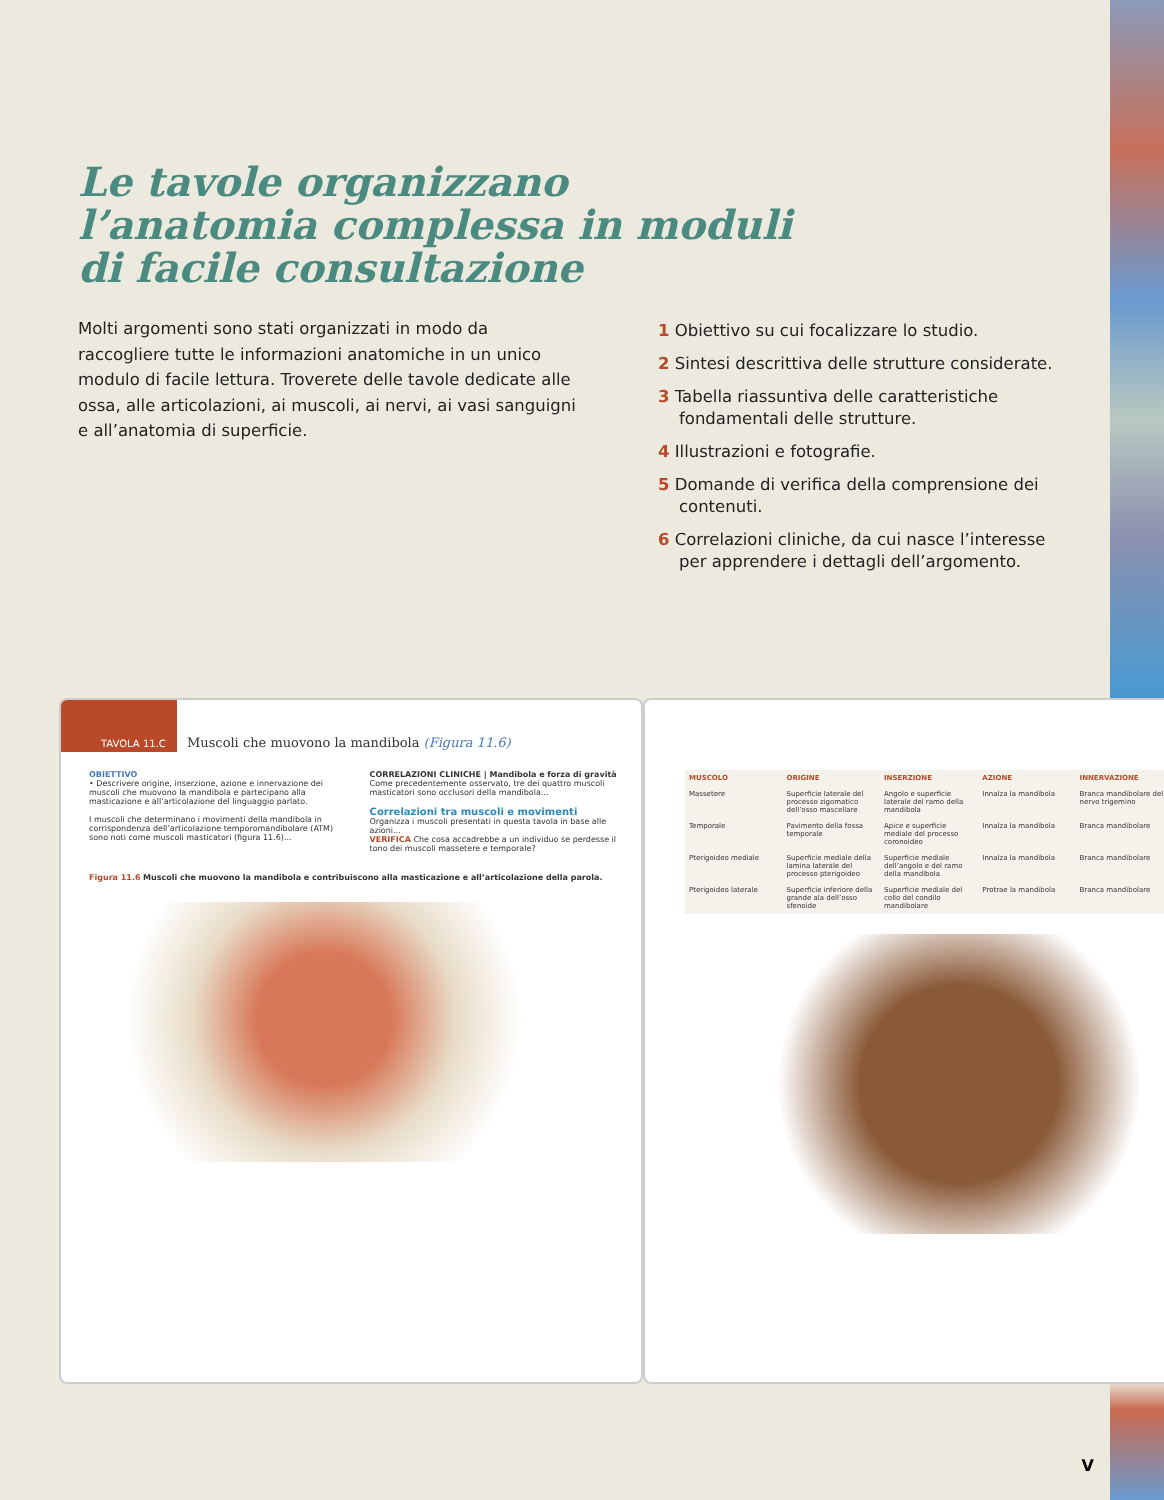Le tavole organizzano
l’anatomia complessa in moduli
di facile consultazione
Molti argomenti sono stati organizzati in modo da raccogliere tutte le informazioni anatomiche in un unico modulo di facile lettura. Troverete delle tavole dedicate alle ossa, alle articolazioni, ai muscoli, ai nervi, ai vasi sanguigni e all’anatomia di superficie.
1 Obiettivo su cui focalizzare lo studio.
2 Sintesi descrittiva delle strutture considerate.
3 Tabella riassuntiva delle caratteristiche fondamentali delle strutture.
4 Illustrazioni e fotografie.
5 Domande di verifica della comprensione dei contenuti.
6 Correlazioni cliniche, da cui nasce l’interesse per apprendere i dettagli dell’argomento.
TAVOLA 11.C Muscoli che muovono la mandibola (Figura 11.6)
OBIETTIVO
• Descrivere origine, inserzione, azione e innervazione dei muscoli che muovono la mandibola e partecipano alla masticazione e all’articolazione del linguaggio parlato.
I muscoli che determinano i movimenti della mandibola in corrispondenza dell’articolazione temporomandibolare (ATM) sono noti come muscoli masticatori (figura 11.6)...
CORRELAZIONI CLINICHE | Mandibola e forza di gravità
Come precedentemente osservato, tre dei quattro muscoli masticatori sono occlusori della mandibola...
Correlazioni tra muscoli e movimenti
Organizza i muscoli presentati in questa tavola in base alle azioni...
VERIFICA Che cosa accadrebbe a un individuo se perdesse il tono dei muscoli massetere e temporale?
Figura 11.6 Muscoli che muovono la mandibola e contribuiscono alla masticazione e all’articolazione della parola.
| MUSCOLO | ORIGINE | INSERZIONE | AZIONE | INNERVAZIONE |
| --- | --- | --- | --- | --- |
| Massetere | Superficie laterale del processo zigomatico dell’osso mascellare | Angolo e superficie laterale del ramo della mandibola | Innalza la mandibola | Branca mandibolare del nervo trigemino |
| Temporale | Pavimento della fossa temporale | Apice e superficie mediale del processo coronoideo | Innalza la mandibola | Branca mandibolare |
| Pterigoideo mediale | Superficie mediale della lamina laterale del processo pterigoideo | Superficie mediale dell’angolo e del ramo della mandibola | Innalza la mandibola | Branca mandibolare |
| Pterigoideo laterale | Superficie inferiore della grande ala dell’osso sfenoide | Superficie mediale del collo del condilo mandibolare | Protrae la mandibola | Branca mandibolare |
V